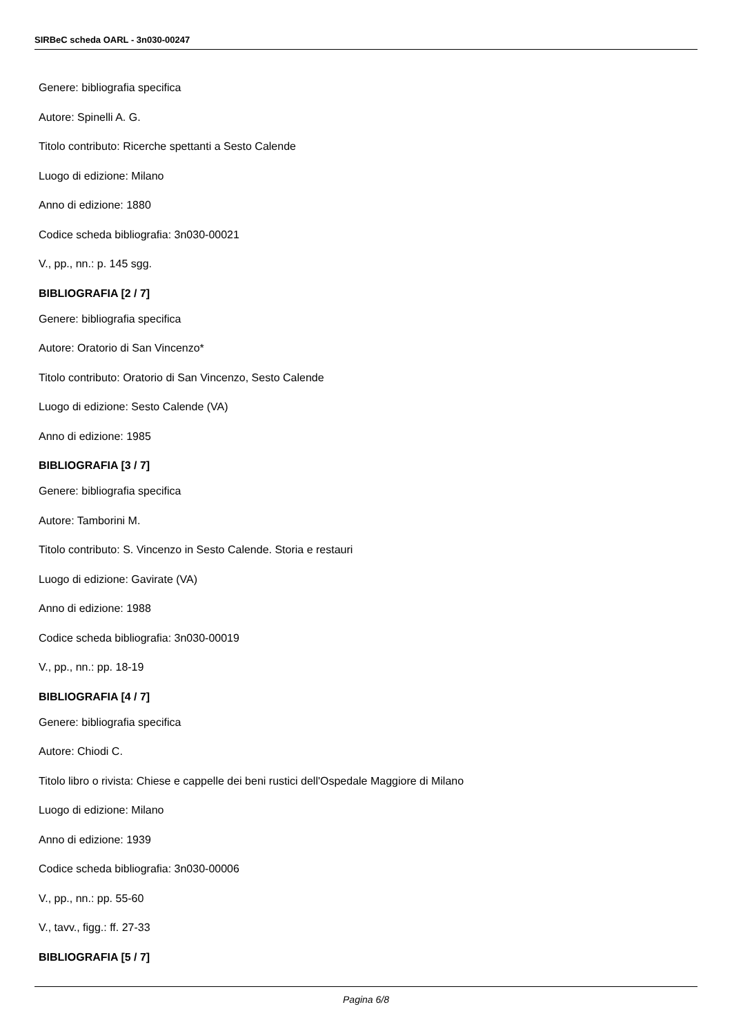SIRBeC scheda OARL - 3n030-00247
Genere: bibliografia specifica
Autore: Spinelli A. G.
Titolo contributo: Ricerche spettanti a Sesto Calende
Luogo di edizione: Milano
Anno di edizione: 1880
Codice scheda bibliografia: 3n030-00021
V., pp., nn.: p. 145 sgg.
BIBLIOGRAFIA [2 / 7]
Genere: bibliografia specifica
Autore: Oratorio di San Vincenzo*
Titolo contributo: Oratorio di San Vincenzo, Sesto Calende
Luogo di edizione: Sesto Calende (VA)
Anno di edizione: 1985
BIBLIOGRAFIA [3 / 7]
Genere: bibliografia specifica
Autore: Tamborini M.
Titolo contributo: S. Vincenzo in Sesto Calende. Storia e restauri
Luogo di edizione: Gavirate (VA)
Anno di edizione: 1988
Codice scheda bibliografia: 3n030-00019
V., pp., nn.: pp. 18-19
BIBLIOGRAFIA [4 / 7]
Genere: bibliografia specifica
Autore: Chiodi C.
Titolo libro o rivista: Chiese e cappelle dei beni rustici dell'Ospedale Maggiore di Milano
Luogo di edizione: Milano
Anno di edizione: 1939
Codice scheda bibliografia: 3n030-00006
V., pp., nn.: pp. 55-60
V., tavv., figg.: ff. 27-33
BIBLIOGRAFIA [5 / 7]
Pagina 6/8